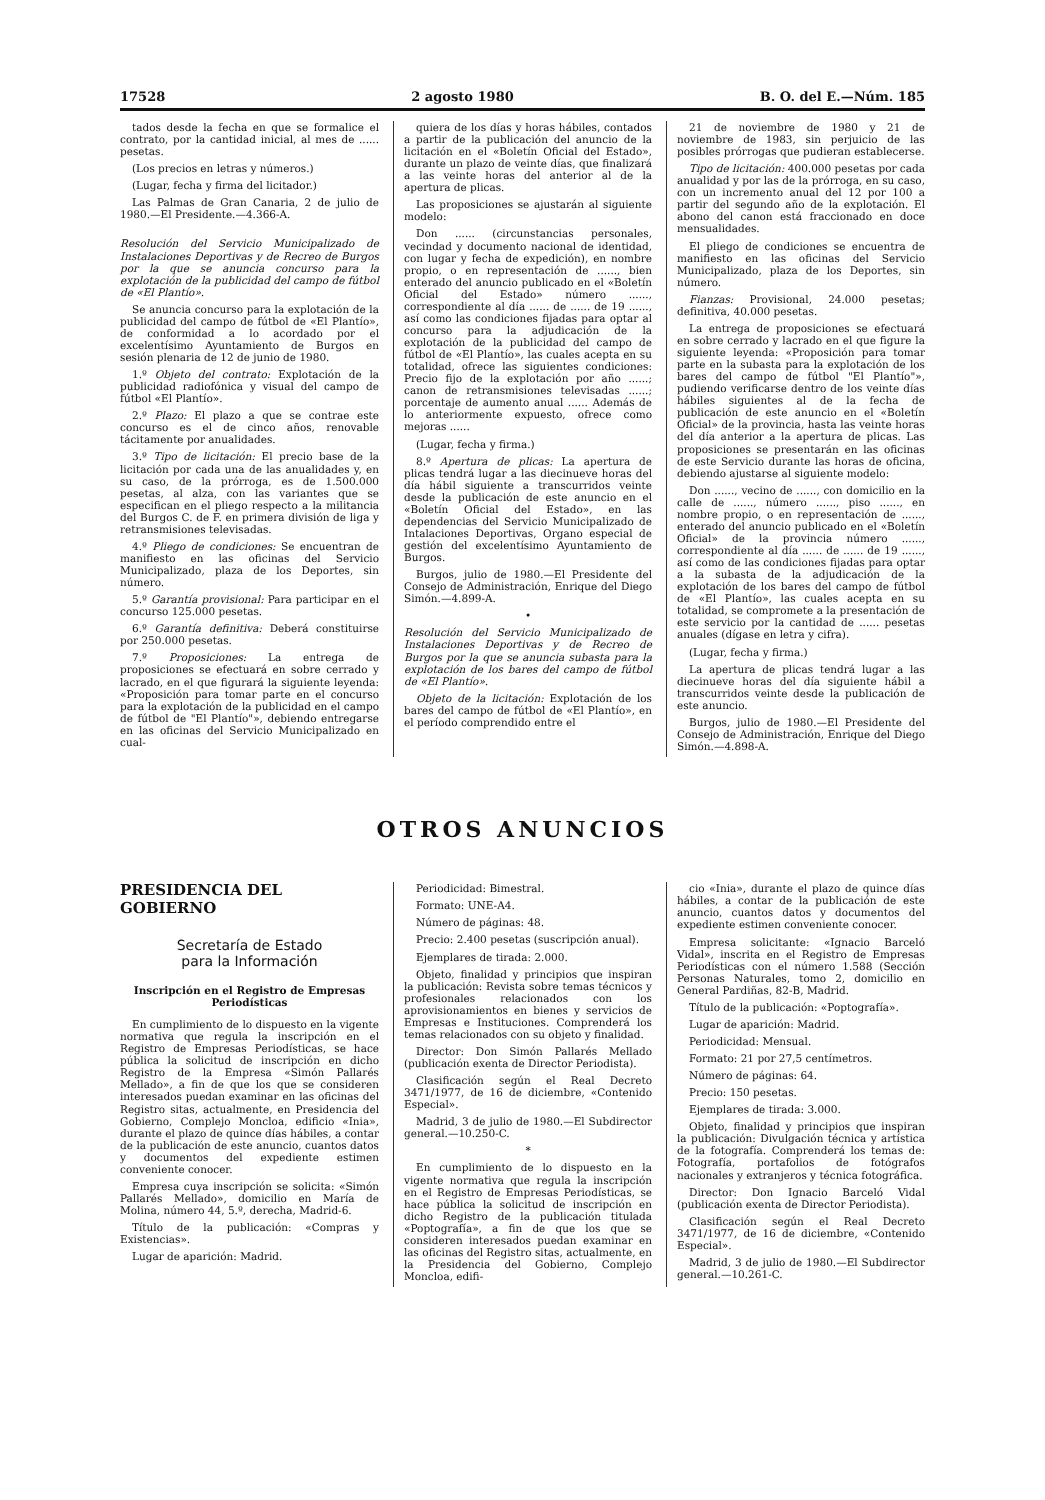17528 2 agosto 1980 B. O. del E.—Núm. 185
tados desde la fecha en que se formalice el contrato, por la cantidad inicial, al mes de ...... pesetas.
(Los precios en letras y números.)
(Lugar, fecha y firma del licitador.)
Las Palmas de Gran Canaria, 2 de julio de 1980.—El Presidente.—4.366-A.
Resolución del Servicio Municipalizado de Instalaciones Deportivas y de Recreo de Burgos por la que se anuncia concurso para la explotación de la publicidad del campo de fútbol de «El Plantío».
Se anuncia concurso para la explotación de la publicidad del campo de fútbol de «El Plantío», de conformidad a lo acordado por el excelentísimo Ayuntamiento de Burgos en sesión plenaria de 12 de junio de 1980.
1.º Objeto del contrato: Explotación de la publicidad radiofónica y visual del campo de fútbol «El Plantío».
2.º Plazo: El plazo a que se contrae este concurso es el de cinco años, renovable tácitamente por anualidades.
3.º Tipo de licitación: El precio base de la licitación por cada una de las anualidades y, en su caso, de la prórroga, es de 1.500.000 pesetas, al alza, con las variantes que se especifican en el pliego respecto a la militancia del Burgos C. de F. en primera división de liga y retransmisiones televisadas.
4.º Pliego de condiciones: Se encuentran de manifiesto en las oficinas del Servicio Municipalizado, plaza de los Deportes, sin número.
5.º Garantía provisional: Para participar en el concurso 125.000 pesetas.
6.º Garantía definitiva: Deberá constituirse por 250.000 pesetas.
7.º Proposiciones: La entrega de proposiciones se efectuará en sobre cerrado y lacrado, en el que figurará la siguiente leyenda: «Proposición para tomar parte en el concurso para la explotación de la publicidad en el campo de fútbol de "El Plantío"», debiendo entregarse en las oficinas del Servicio Municipalizado en cual-
quiera de los días y horas hábiles, contados a partir de la publicación del anuncio de la licitación en el «Boletín Oficial del Estado», durante un plazo de veinte días, que finalizará a las veinte horas del anterior al de la apertura de plicas.
Las proposiciones se ajustarán al siguiente modelo:
Don ...... (circunstancias personales, vecindad y documento nacional de identidad, con lugar y fecha de expedición), en nombre propio, o en representación de ......, bien enterado del anuncio publicado en el «Boletín Oficial del Estado» número ......, correspondiente al día ...... de ...... de 19 ......, así como las condiciones fijadas para optar al concurso para la adjudicación de la explotación de la publicidad del campo de fútbol de «El Plantío», las cuales acepta en su totalidad, ofrece las siguientes condiciones: Precio fijo de la explotación por año ......; canon de retransmisiones televisadas ......; porcentaje de aumento anual ...... Además de lo anteriormente expuesto, ofrece como mejoras ......
(Lugar, fecha y firma.)
8.º Apertura de plicas: La apertura de plicas tendrá lugar a las diecinueve horas del día hábil siguiente a transcurridos veinte desde la publicación de este anuncio en el «Boletín Oficial del Estado», en las dependencias del Servicio Municipalizado de Intalaciones Deportivas, Organo especial de gestión del excelentísimo Ayuntamiento de Burgos.
Burgos, julio de 1980.—El Presidente del Consejo de Administración, Enrique del Diego Simón.—4.899-A.
•
Resolución del Servicio Municipalizado de Instalaciones Deportivas y de Recreo de Burgos por la que se anuncia subasta para la explotación de los bares del campo de fútbol de «El Plantío».
Objeto de la licitación: Explotación de los bares del campo de fútbol de «El Plantío», en el período comprendido entre el
21 de noviembre de 1980 y 21 de noviembre de 1983, sin perjuicio de las posibles prórrogas que pudieran establecerse.
Tipo de licitación: 400.000 pesetas por cada anualidad y por las de la prórroga, en su caso, con un incremento anual del 12 por 100 a partir del segundo año de la explotación. El abono del canon está fraccionado en doce mensualidades.
El pliego de condiciones se encuentra de manifiesto en las oficinas del Servicio Municipalizado, plaza de los Deportes, sin número.
Fianzas: Provisional, 24.000 pesetas; definitiva, 40.000 pesetas.
La entrega de proposiciones se efectuará en sobre cerrado y lacrado en el que figure la siguiente leyenda: «Proposición para tomar parte en la subasta para la explotación de los bares del campo de fútbol "El Plantío"», pudiendo verificarse dentro de los veinte días hábiles siguientes al de la fecha de publicación de este anuncio en el «Boletín Oficial» de la provincia, hasta las veinte horas del día anterior a la apertura de plicas. Las proposiciones se presentarán en las oficinas de este Servicio durante las horas de oficina, debiendo ajustarse al siguiente modelo:
Don ......, vecino de ......, con domicilio en la calle de ......, número ......, piso ......, en nombre propio, o en representación de ......, enterado del anuncio publicado en el «Boletín Oficial» de la provincia número ......, correspondiente al día ...... de ...... de 19 ......, así como de las condiciones fijadas para optar a la subasta de la adjudicación de la explotación de los bares del campo de fútbol de «El Plantío», las cuales acepta en su totalidad, se compromete a la presentación de este servicio por la cantidad de ...... pesetas anuales (dígase en letra y cifra).
(Lugar, fecha y firma.)
La apertura de plicas tendrá lugar a las diecinueve horas del día siguiente hábil a transcurridos veinte desde la publicación de este anuncio.
Burgos, julio de 1980.—El Presidente del Consejo de Administración, Enrique del Diego Simón.—4.898-A.
OTROS ANUNCIOS
PRESIDENCIA DEL GOBIERNO
Secretaría de Estado
para la Información
Inscripción en el Registro de Empresas Periodísticas
En cumplimiento de lo dispuesto en la vigente normativa que regula la inscripción en el Registro de Empresas Periodísticas, se hace pública la solicitud de inscripción en dicho Registro de la Empresa «Simón Pallarés Mellado», a fin de que los que se consideren interesados puedan examinar en las oficinas del Registro sitas, actualmente, en Presidencia del Gobierno, Complejo Moncloa, edificio «Inia», durante el plazo de quince días hábiles, a contar de la publicación de este anuncio, cuantos datos y documentos del expediente estimen conveniente conocer.
Empresa cuya inscripción se solicita: «Simón Pallarés Mellado», domicilio en María de Molina, número 44, 5.º, derecha, Madrid-6.
Título de la publicación: «Compras y Existencias».
Lugar de aparición: Madrid.
Periodicidad: Bimestral.
Formato: UNE-A4.
Número de páginas: 48.
Precio: 2.400 pesetas (suscripción anual).
Ejemplares de tirada: 2.000.
Objeto, finalidad y principios que inspiran la publicación: Revista sobre temas técnicos y profesionales relacionados con los aprovisionamientos en bienes y servicios de Empresas e Instituciones. Comprenderá los temas relacionados con su objeto y finalidad.
Director: Don Simón Pallarés Mellado (publicación exenta de Director Periodista).
Clasificación según el Real Decreto 3471/1977, de 16 de diciembre, «Contenido Especial».
Madrid, 3 de julio de 1980.—El Subdirector general.—10.250-C.
*
En cumplimiento de lo dispuesto en la vigente normativa que regula la inscripción en el Registro de Empresas Periodísticas, se hace pública la solicitud de inscripción en dicho Registro de la publicación titulada «Poptografía», a fin de que los que se consideren interesados puedan examinar en las oficinas del Registro sitas, actualmente, en la Presidencia del Gobierno, Complejo Moncloa, edifi-
cio «Inia», durante el plazo de quince días hábiles, a contar de la publicación de este anuncio, cuantos datos y documentos del expediente estimen conveniente conocer.
Empresa solicitante: «Ignacio Barceló Vidal», inscrita en el Registro de Empresas Periodísticas con el número 1.588 (Sección Personas Naturales, tomo 2, domicilio en General Pardiñas, 82-B, Madrid.
Título de la publicación: «Poptografía».
Lugar de aparición: Madrid.
Periodicidad: Mensual.
Formato: 21 por 27,5 centímetros.
Número de páginas: 64.
Precio: 150 pesetas.
Ejemplares de tirada: 3.000.
Objeto, finalidad y principios que inspiran la publicación: Divulgación técnica y artística de la fotografía. Comprenderá los temas de: Fotografía, portafolios de fotógrafos nacionales y extranjeros y técnica fotográfica.
Director: Don Ignacio Barceló Vidal (publicación exenta de Director Periodista).
Clasificación según el Real Decreto 3471/1977, de 16 de diciembre, «Contenido Especial».
Madrid, 3 de julio de 1980.—El Subdirector general.—10.261-C.